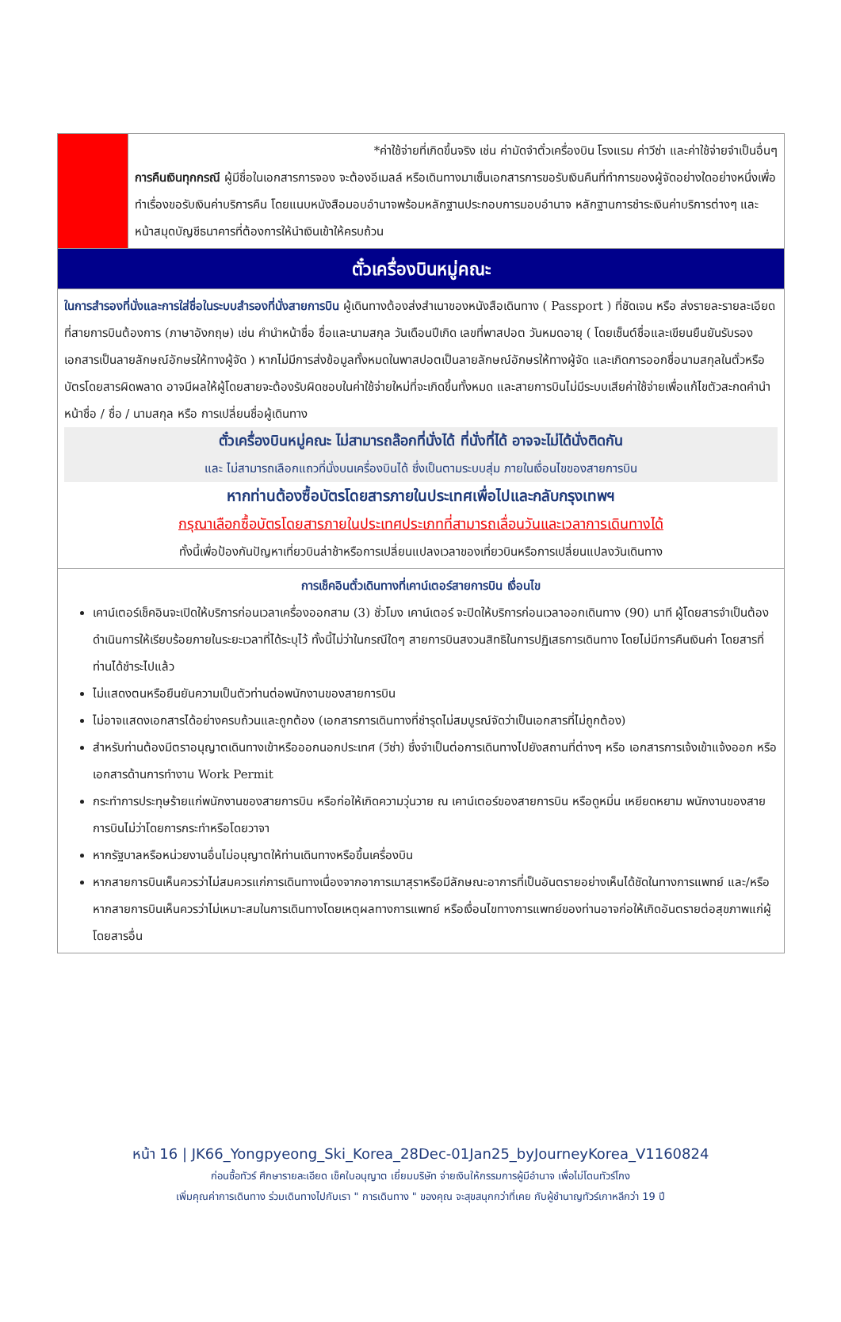| | *ค่าใช้จ่ายที่เกิดขึ้นจริง เช่น ค่ามัดจำตั๋วเครื่องบิน โรงแรม ค่าวีซ่า และค่าใช้จ่ายจำเป็นอื่นๆ การคืนเงินทุกกรณี ผู้มีชื่อในเอกสารการจอง จะต้องอีเมลล์ หรือเดินทางมาเซ็นเอกสารการขอรับเงินคืนที่ทำการของผู้จัดอย่างใดอย่างหนึ่งเพื่อทำเรื่องขอรับเงินค่าบริการคืน โดยแนบหนังสือมอบอำนาจพร้อมหลักฐานประกอบการมอบอำนาจ หลักฐานการชำระเงินค่าบริการต่างๆ และหน้าสมุดบัญชีธนาคารที่ต้องการให้นำเงินเข้าให้ครบถ้วน |
| ตั๋วเครื่องบินหมู่คณะ | |
| ในการสำรองที่นั่งและการใส่ชื่อในระบบสำรองที่นั่งสายการบิน ผู้เดินทางต้องส่งสำเนาของหนังสือเดินทาง ( Passport ) ที่ชัดเจน หรือ ส่งรายละรายละเอียดที่สายการบินต้องการ (ภาษาอังกฤษ) เช่น คำนำหน้าชื่อ ชื่อและนามสกุล วันเดือนปีเกิด เลขที่พาสปอต วันหมดอายุ ( โดยเซ็นต์ชื่อและเขียนยืนยันรับรองเอกสารเป็นลายลักษณ์อักษรให้ทางผู้จัด ) หากไม่มีการส่งข้อมูลทั้งหมดในพาสปอตเป็นลายลักษณ์อักษรให้ทางผู้จัด และเกิดการออกชื่อนามสกุลในตั๋วหรือบัตรโดยสารผิดพลาด อาจมีผลให้ผู้โดยสายจะต้องรับผิดชอบในค่าใช้จ่ายใหม่ที่จะเกิดขึ้นทั้งหมด และสายการบินไม่มีระบบเสียค่าใช้จ่ายเพื่อแก้ไขตัวสะกดคำนำหน้าชื่อ / ชื่อ / นามสกุล หรือ การเปลี่ยนชื่อผู้เดินทาง ตั๋วเครื่องบินหมู่คณะ ไม่สามารถล๊อกที่นั่งได้ ที่นั่งที่ได้ อาจจะไม่ได้นั่งติดกัน และ ไม่สามารถเลือกแถวที่นั่งบนเครื่องบินได้ ซึ่งเป็นตามระบบสุ่ม ภายในเงื่อนไขของสายการบิน หากท่านต้องซื้อบัตรโดยสารภายในประเทศเพื่อไปและกลับกรุงเทพฯ กรุณาเลือกซื้อบัตรโดยสารภายในประเทศประเภทที่สามารถเลื่อนวันและเวลาการเดินทางได้ ทั้งนี้เพื่อป้องกันปัญหาเที่ยวบินล่าช้าหรือการเปลี่ยนแปลงเวลาของเที่ยวบินหรือการเปลี่ยนแปลงวันเดินทาง | |
| การเช็คอินตั๋วเดินทางที่เคาน์เตอร์สายการบิน เงื่อนไข เคาน์เตอร์เช็คอินจะเปิดให้บริการก่อนเวลาเครื่องออกสาม (3) ชั่วโมง เคาน์เตอร์ จะปิดให้บริการก่อนเวลาออกเดินทาง (90) นาที ผู้โดยสารจำเป็นต้องดำเนินการให้เรียบร้อยภายในระยะเวลาที่ได้ระบุไว้ ทั้งนี้ไม่ว่าในกรณีใดๆ สายการบินสงวนสิทธิในการปฏิเสธการเดินทาง โดยไม่มีการคืนเงินค่า โดยสารที่ท่านได้ชำระไปแล้ว ไม่แสดงตนหรือยืนยันความเป็นตัวท่านต่อพนักงานของสายการบิน ไม่อาจแสดงเอกสารได้อย่างครบถ้วนและถูกต้อง (เอกสารการเดินทางที่ชำรุดไม่สมบูรณ์จัดว่าเป็นเอกสารที่ไม่ถูกต้อง) สำหรับท่านต้องมีตราอนุญาตเดินทางเข้าหรือออกนอกประเทศ (วีซ่า) ซึ่งจำเป็นต่อการเดินทางไปยังสถานที่ต่างๆ หรือ เอกสารการเจ้งเข้าแจ้งออก หรือ เอกสารด้านการทำงาน Work Permit กระทำการประทุษร้ายแก่พนักงานของสายการบิน หรือก่อให้เกิดความวุ่นวาย ณ เคาน์เตอร์ของสายการบิน หรือดูหมิ่น เหยียดหยาม พนักงานของสายการบินไม่ว่าโดยการกระทำหรือโดยวาจา หากรัฐบาลหรือหน่วยงานอื่นไม่อนุญาตให้ท่านเดินทางหรือขึ้นเครื่องบิน หากสายการบินเห็นควรว่าไม่สมควรแก่การเดินทางเนื่องจากอาการเมาสุราหรือมีลักษณะอาการที่เป็นอันตรายอย่างเห็นได้ชัดในทางการแพทย์ และ/หรือ หากสายการบินเห็นควรว่าไม่เหมาะสมในการเดินทางโดยเหตุผลทางการแพทย์ หรือเงื่อนไขทางการแพทย์ของท่านอาจก่อให้เกิดอันตรายต่อสุขภาพแก่ผู้โดยสารอื่น | |
หน้า 16 | JK66_Yongpyeong_Ski_Korea_28Dec-01Jan25_byJourneyKorea_V1160824
ก่อนซื้อทัวร์ ศึกษารายละเอียด เช็คใบอนุญาต เยี่ยมบริษัท จ่ายเงินให้กรรมการผู้มีอำนาจ เพื่อไม่โดนทัวร์โกง
เพิ่มคุณค่าการเดินทาง ร่วมเดินทางไปกับเรา " การเดินทาง " ของคุณ จะสุขสนุกกว่าที่เคย กับผู้ชำนาญทัวร์เกาหลีกว่า 19 ปี